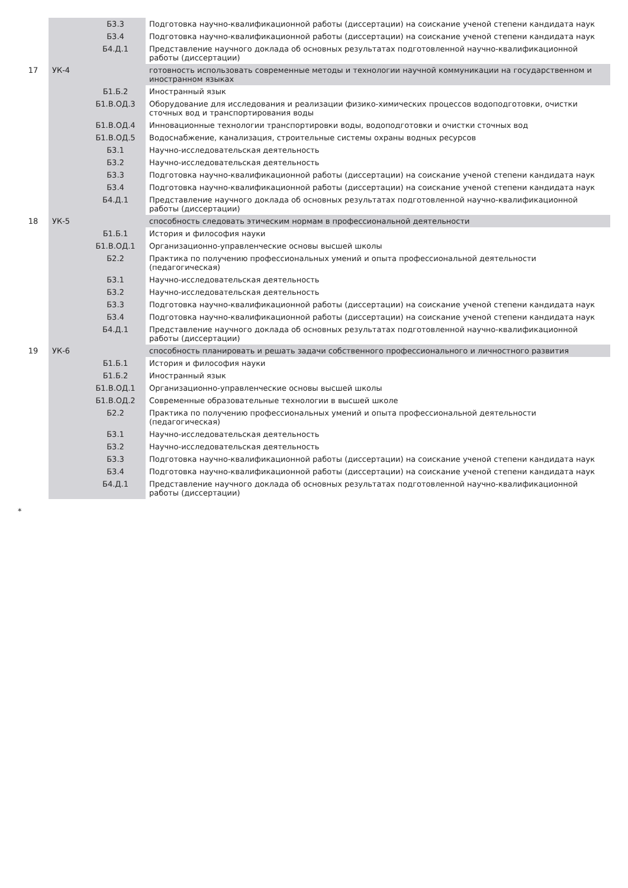| | | Б3.3 | Подготовка научно-квалификационной работы (диссертации) на соискание ученой степени кандидата наук |
| | | Б3.4 | Подготовка научно-квалификационной работы (диссертации) на соискание ученой степени кандидата наук |
| | | Б4.Д.1 | Представление научного доклада об основных результатах подготовленной научно-квалификационной работы (диссертации) |
| 17 | УК-4 | | готовность использовать современные методы и технологии научной коммуникации на государственном и иностранном языках |
| | | Б1.Б.2 | Иностранный язык |
| | | Б1.В.ОД.3 | Оборудование для исследования и реализации физико-химических процессов водоподготовки, очистки сточных вод и транспортирования воды |
| | | Б1.В.ОД.4 | Инновационные технологии транспортировки воды, водоподготовки и очистки сточных вод |
| | | Б1.В.ОД.5 | Водоснабжение, канализация, строительные системы охраны водных ресурсов |
| | | Б3.1 | Научно-исследовательская деятельность |
| | | Б3.2 | Научно-исследовательская деятельность |
| | | Б3.3 | Подготовка научно-квалификационной работы (диссертации) на соискание ученой степени кандидата наук |
| | | Б3.4 | Подготовка научно-квалификационной работы (диссертации) на соискание ученой степени кандидата наук |
| | | Б4.Д.1 | Представление научного доклада об основных результатах подготовленной научно-квалификационной работы (диссертации) |
| 18 | УК-5 | | способность следовать этическим нормам в профессиональной деятельности |
| | | Б1.Б.1 | История и философия науки |
| | | Б1.В.ОД.1 | Организационно-управленческие основы высшей школы |
| | | Б2.2 | Практика по получению профессиональных умений и опыта профессиональной деятельности (педагогическая) |
| | | Б3.1 | Научно-исследовательская деятельность |
| | | Б3.2 | Научно-исследовательская деятельность |
| | | Б3.3 | Подготовка научно-квалификационной работы (диссертации) на соискание ученой степени кандидата наук |
| | | Б3.4 | Подготовка научно-квалификационной работы (диссертации) на соискание ученой степени кандидата наук |
| | | Б4.Д.1 | Представление научного доклада об основных результатах подготовленной научно-квалификационной работы (диссертации) |
| 19 | УК-6 | | способность планировать и решать задачи собственного профессионального и личностного развития |
| | | Б1.Б.1 | История и философия науки |
| | | Б1.Б.2 | Иностранный язык |
| | | Б1.В.ОД.1 | Организационно-управленческие основы высшей школы |
| | | Б1.В.ОД.2 | Современные образовательные технологии в высшей школе |
| | | Б2.2 | Практика по получению профессиональных умений и опыта профессиональной деятельности (педагогическая) |
| | | Б3.1 | Научно-исследовательская деятельность |
| | | Б3.2 | Научно-исследовательская деятельность |
| | | Б3.3 | Подготовка научно-квалификационной работы (диссертации) на соискание ученой степени кандидата наук |
| | | Б3.4 | Подготовка научно-квалификационной работы (диссертации) на соискание ученой степени кандидата наук |
| | | Б4.Д.1 | Представление научного доклада об основных результатах подготовленной научно-квалификационной работы (диссертации) |
*